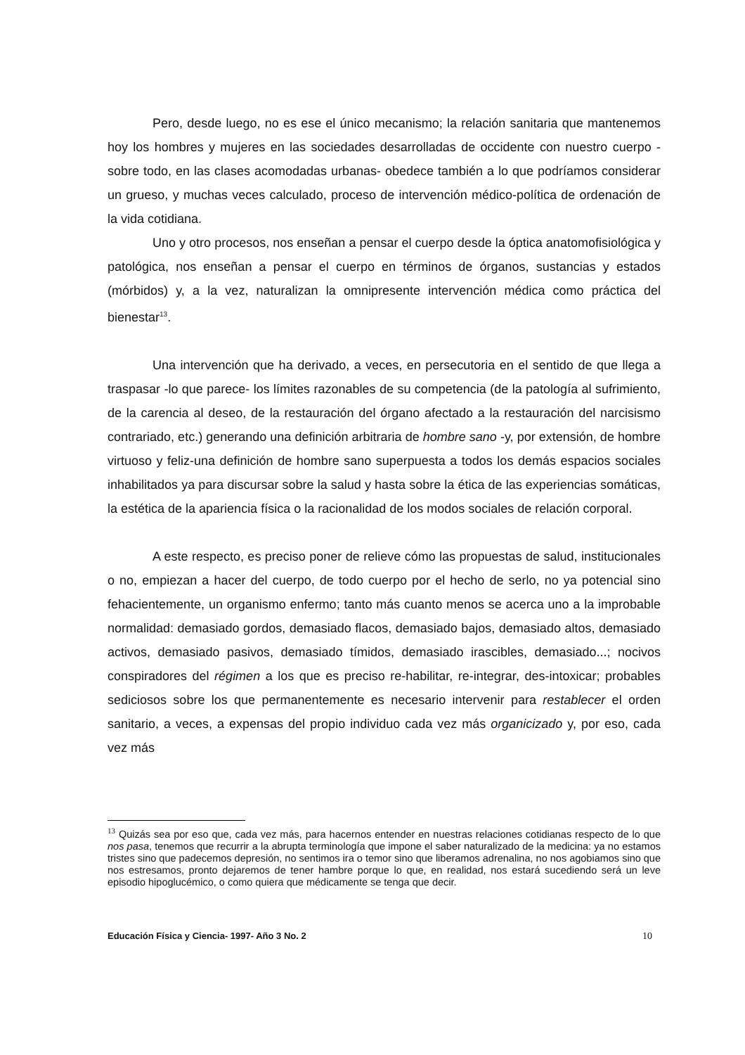Pero, desde luego, no es ese el único mecanismo; la relación sanitaria que mantenemos hoy los hombres y mujeres en las sociedades desarrolladas de occidente con nuestro cuerpo -sobre todo, en las clases acomodadas urbanas- obedece también a lo que podríamos considerar un grueso, y muchas veces calculado, proceso de intervención médico-política de ordenación de la vida cotidiana.
Uno y otro procesos, nos enseñan a pensar el cuerpo desde la óptica anatomofisiológica y patológica, nos enseñan a pensar el cuerpo en términos de órganos, sustancias y estados (mórbidos) y, a la vez, naturalizan la omnipresente intervención médica como práctica del bienestar<sup>13</sup>.
Una intervención que ha derivado, a veces, en persecutoria en el sentido de que llega a traspasar -lo que parece- los límites razonables de su competencia (de la patología al sufrimiento, de la carencia al deseo, de la restauración del órgano afectado a la restauración del narcisismo contrariado, etc.) generando una definición arbitraria de hombre sano -y, por extensión, de hombre virtuoso y feliz-una definición de hombre sano superpuesta a todos los demás espacios sociales inhabilitados ya para discursar sobre la salud y hasta sobre la ética de las experiencias somáticas, la estética de la apariencia física o la racionalidad de los modos sociales de relación corporal.
A este respecto, es preciso poner de relieve cómo las propuestas de salud, institucionales o no, empiezan a hacer del cuerpo, de todo cuerpo por el hecho de serlo, no ya potencial sino fehacientemente, un organismo enfermo; tanto más cuanto menos se acerca uno a la improbable normalidad: demasiado gordos, demasiado flacos, demasiado bajos, demasiado altos, demasiado activos, demasiado pasivos, demasiado tímidos, demasiado irascibles, demasiado...; nocivos conspiradores del régimen a los que es preciso re-habilitar, re-integrar, des-intoxicar; probables sediciosos sobre los que permanentemente es necesario intervenir para restablecer el orden sanitario, a veces, a expensas del propio individuo cada vez más organicizado y, por eso, cada vez más
<sup>13</sup> Quizás sea por eso que, cada vez más, para hacernos entender en nuestras relaciones cotidianas respecto de lo que nos pasa, tenemos que recurrir a la abrupta terminología que impone el saber naturalizado de la medicina: ya no estamos tristes sino que padecemos depresión, no sentimos ira o temor sino que liberamos adrenalina, no nos agobiamos sino que nos estresamos, pronto dejaremos de tener hambre porque lo que, en realidad, nos estará sucediendo será un leve episodio hipoglucémico, o como quiera que médicamente se tenga que decir.
Educación Física y Ciencia- 1997- Año 3 No. 2 10